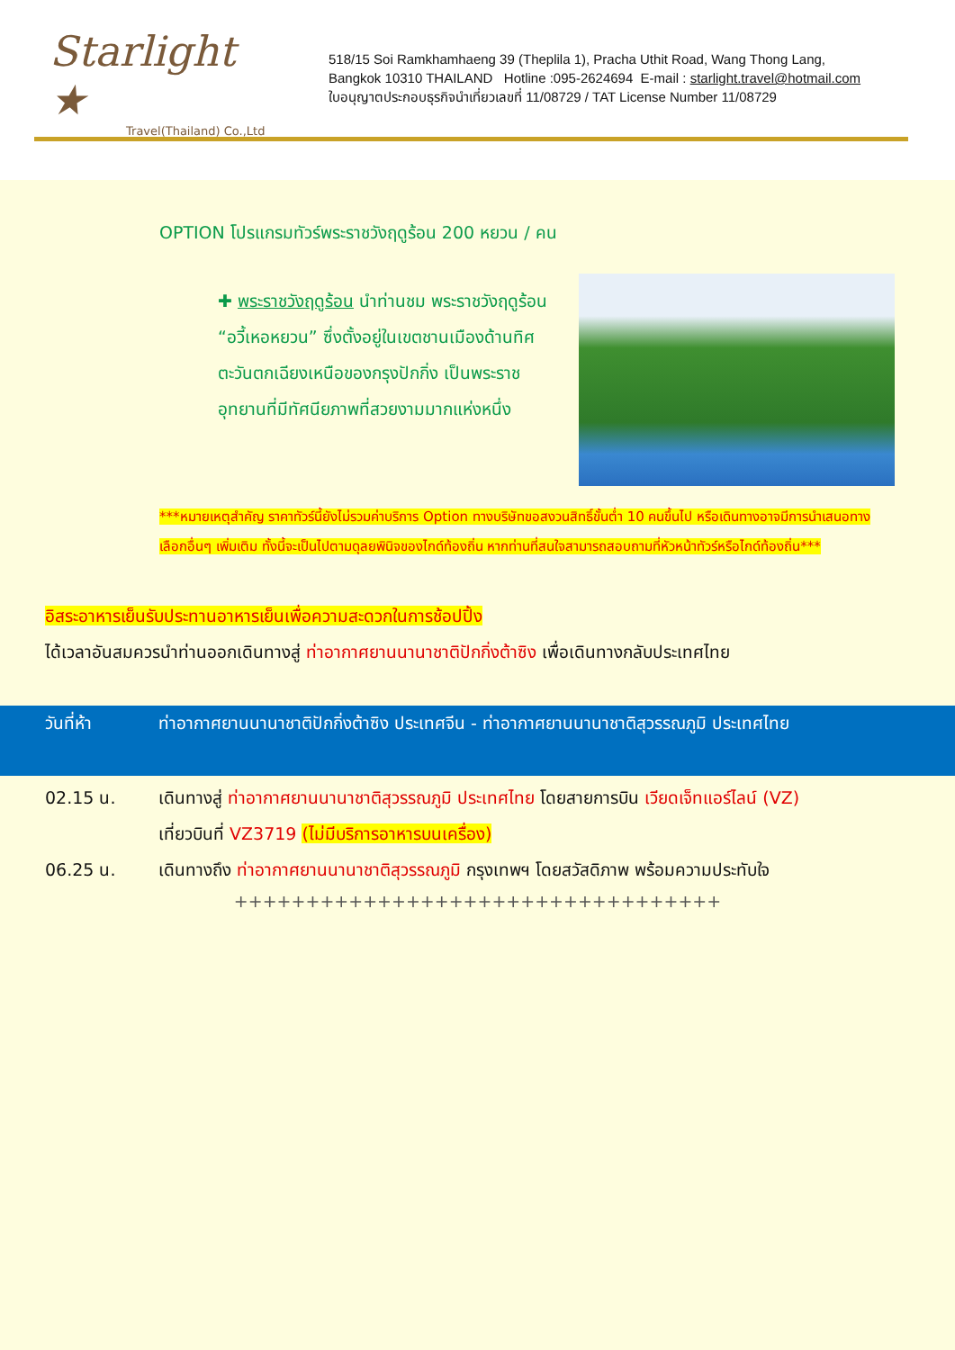Starlight ★
Travel(Thailand) Co.,Ltd
518/15 Soi Ramkhamhaeng 39 (Theplila 1), Pracha Uthit Road, Wang Thong Lang,
Bangkok 10310 THAILAND Hotline :095-2624694 E-mail : starlight.travel@hotmail.com
ใบอนุญาตประกอบธุรกิจนำเที่ยวเลขที่ 11/08729 / TAT License Number 11/08729
OPTION โปรแกรมทัวร์พระราชวังฤดูร้อน 200 หยวน / คน
✚ พระราชวังฤดูร้อน นำท่านชม พระราชวังฤดูร้อน “อวี้เหอหยวน” ซึ่งตั้งอยู่ในเขตชานเมืองด้านทิศตะวันตกเฉียงเหนือของกรุงปักกิ่ง เป็นพระราชอุทยานที่มีทัศนียภาพที่สวยงามมากแห่งหนึ่ง
***หมายเหตุสำคัญ ราคาทัวร์นี้ยังไม่รวมค่าบริการ Option ทางบริษัทขอสงวนสิทธิ์ขั้นต่ำ 10 คนขึ้นไป หรือเดินทางอาจมีการนำเสนอทางเลือกอื่นๆ เพิ่มเติม ทั้งนี้จะเป็นไปตามดุลยพินิจของไกด์ท้องถิ่น หากท่านที่สนใจสามารถสอบถามที่หัวหน้าทัวร์หรือไกด์ท้องถิ่น***
อิสระอาหารเย็นรับประทานอาหารเย็นเพื่อความสะดวกในการช้อปปิ้ง
ได้เวลาอันสมควรนำท่านออกเดินทางสู่ ท่าอากาศยานนานาชาติปักกิ่งต้าซิง เพื่อเดินทางกลับประเทศไทย
วันที่ห้า ท่าอากาศยานนานาชาติปักกิ่งต้าซิง ประเทศจีน - ท่าอากาศยานนานาชาติสุวรรณภูมิ ประเทศไทย
02.15 น. เดินทางสู่ ท่าอากาศยานนานาชาติสุวรรณภูมิ ประเทศไทย โดยสายการบิน เวียดเจ็ทแอร์ไลน์ (VZ)
เที่ยวบินที่ VZ3719 (ไม่มีบริการอาหารบนเครื่อง)
06.25 น. เดินทางถึง ท่าอากาศยานนานาชาติสุวรรณภูมิ กรุงเทพฯ โดยสวัสดิภาพ พร้อมความประทับใจ
++++++++++++++++++++++++++++++++++